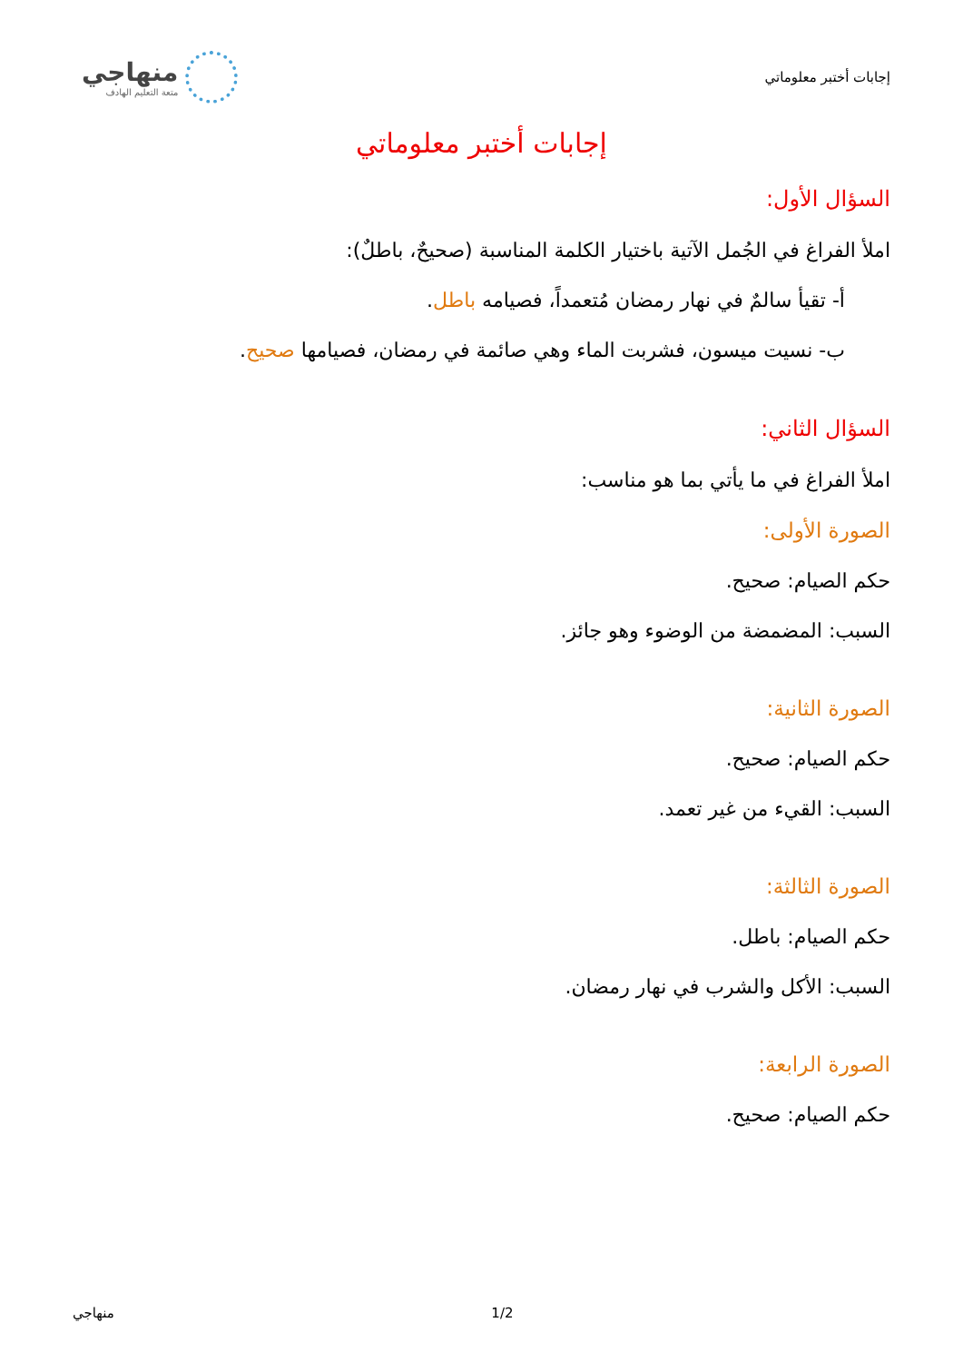إجابات أختبر معلوماتي
منهاجي
متعة التعليم الهادف
إجابات أختبر معلوماتي
السؤال الأول:
املأ الفراغ في الجُمل الآتية باختيار الكلمة المناسبة (صحيحٌ، باطلٌ):
أ- تقيأ سالمٌ في نهار رمضان مُتعمداً، فصيامه باطل.
ب- نسيت ميسون، فشربت الماء وهي صائمة في رمضان، فصيامها صحيح.
السؤال الثاني:
املأ الفراغ في ما يأتي بما هو مناسب:
الصورة الأولى:
حكم الصيام: صحيح.
السبب: المضمضة من الوضوء وهو جائز.
الصورة الثانية:
حكم الصيام: صحيح.
السبب: القيء من غير تعمد.
الصورة الثالثة:
حكم الصيام: باطل.
السبب: الأكل والشرب في نهار رمضان.
الصورة الرابعة:
حكم الصيام: صحيح.
منهاجي 1/2